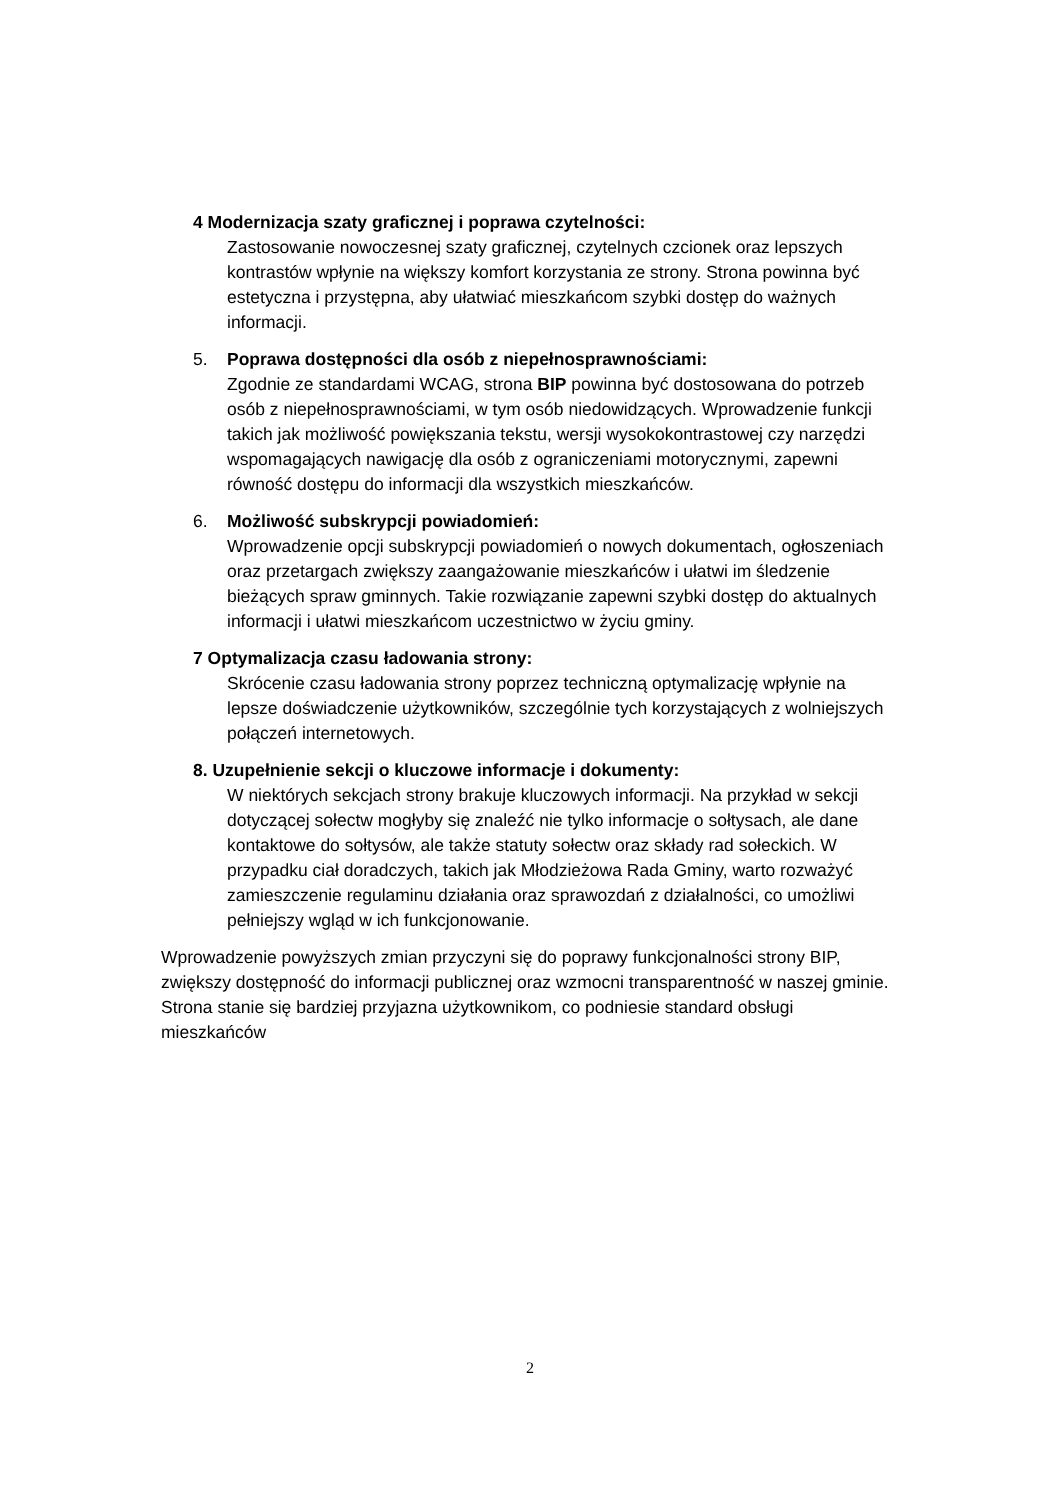4 Modernizacja szaty graficznej i poprawa czytelności:
Zastosowanie nowoczesnej szaty graficznej, czytelnych czcionek oraz lepszych kontrastów wpłynie na większy komfort korzystania ze strony. Strona powinna być estetyczna i przystępna, aby ułatwiać mieszkańcom szybki dostęp do ważnych informacji.
5. Poprawa dostępności dla osób z niepełnosprawnościami:
Zgodnie ze standardami WCAG, strona BIP powinna być dostosowana do potrzeb osób z niepełnosprawnościami, w tym osób niedowidzących. Wprowadzenie funkcji takich jak możliwość powiększania tekstu, wersji wysokokontrastowej czy narzędzi wspomagających nawigację dla osób z ograniczeniami motorycznymi, zapewni równość dostępu do informacji dla wszystkich mieszkańców.
6. Możliwość subskrypcji powiadomień:
Wprowadzenie opcji subskrypcji powiadomień o nowych dokumentach, ogłoszeniach oraz przetargach zwiększy zaangażowanie mieszkańców i ułatwi im śledzenie bieżących spraw gminnych. Takie rozwiązanie zapewni szybki dostęp do aktualnych informacji i ułatwi mieszkańcom uczestnictwo w życiu gminy.
7 Optymalizacja czasu ładowania strony:
Skrócenie czasu ładowania strony poprzez techniczną optymalizację wpłynie na lepsze doświadczenie użytkowników, szczególnie tych korzystających z wolniejszych połączeń internetowych.
8. Uzupełnienie sekcji o kluczowe informacje i dokumenty:
W niektórych sekcjach strony brakuje kluczowych informacji. Na przykład w sekcji dotyczącej sołectw mogłyby się znaleźć nie tylko informacje o sołtysach, ale dane kontaktowe do sołtysów, ale także statuty sołectw oraz składy rad sołeckich. W przypadku ciał doradczych, takich jak Młodzieżowa Rada Gminy, warto rozważyć zamieszczenie regulaminu działania oraz sprawozdań z działalności, co umożliwi pełniejszy wgląd w ich funkcjonowanie.
Wprowadzenie powyższych zmian przyczyni się do poprawy funkcjonalności strony BIP, zwiększy dostępność do informacji publicznej oraz wzmocni transparentność w naszej gminie. Strona stanie się bardziej przyjazna użytkownikom, co podniesie standard obsługi mieszkańców
2